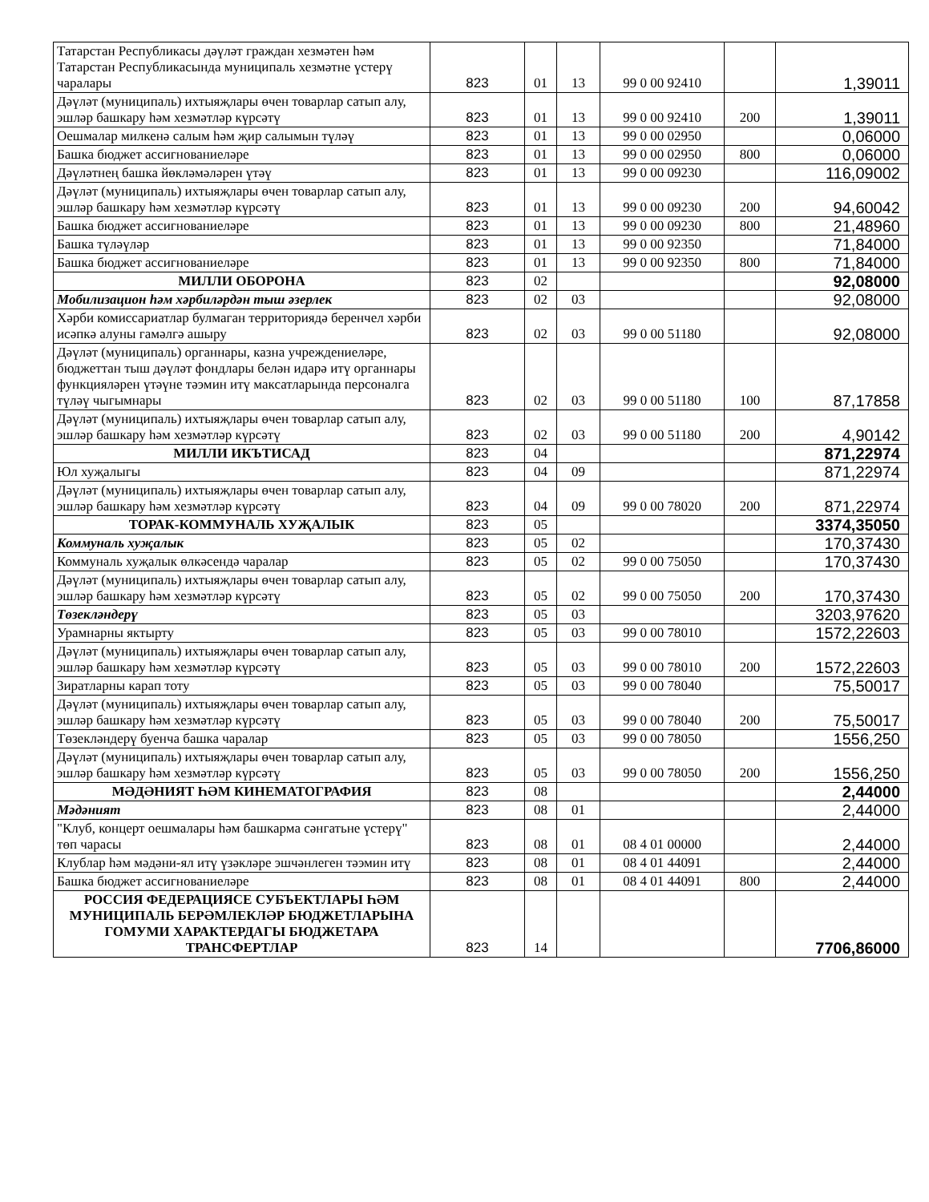| Татарстан Республикасы дәүләт граждан хезмәтен һәм Татарстан Республикасында муниципаль хезмәтне үстерү чаралары | 823 | 01 | 13 | 99 0 00 92410 | | 1,39011 |
| Дәүләт (муниципаль) ихтыяҗлары өчен товарлар сатып алу, эшләр башкару һәм хезмәтләр күрсәтү | 823 | 01 | 13 | 99 0 00 92410 | 200 | 1,39011 |
| Оешмалар милкенә салым һәм җир салымын түләү | 823 | 01 | 13 | 99 0 00 02950 | | 0,06000 |
| Башка бюджет ассигнованиеләре | 823 | 01 | 13 | 99 0 00 02950 | 800 | 0,06000 |
| Дәүләтнең башка йөкләмәләрен үтәү | 823 | 01 | 13 | 99 0 00 09230 | | 116,09002 |
| Дәүләт (муниципаль) ихтыяҗлары өчен товарлар сатып алу, эшләр башкару һәм хезмәтләр күрсәтү | 823 | 01 | 13 | 99 0 00 09230 | 200 | 94,60042 |
| Башка бюджет ассигнованиеләре | 823 | 01 | 13 | 99 0 00 09230 | 800 | 21,48960 |
| Башка түләүләр | 823 | 01 | 13 | 99 0 00 92350 | | 71,84000 |
| Башка бюджет ассигнованиеләре | 823 | 01 | 13 | 99 0 00 92350 | 800 | 71,84000 |
| МИЛЛИ ОБОРОНА | 823 | 02 | | | | 92,08000 |
| Мобилизацион һәм хәрбиләрдән тыш әзерлек | 823 | 02 | 03 | | | 92,08000 |
| Хәрби комиссариатлар булмаган территориядә беренчел хәрби исәпкә алуны гамәлгә ашыру | 823 | 02 | 03 | 99 0 00 51180 | | 92,08000 |
| Дәүләт (муниципаль) органнары, казна учреждениеләре, бюджеттан тыш дәүләт фондлары белән идарә итү органнары функцияләрен үтәүне тәэмин итү максатларында персоналга түләү чыгымнары | 823 | 02 | 03 | 99 0 00 51180 | 100 | 87,17858 |
| Дәүләт (муниципаль) ихтыяҗлары өчен товарлар сатып алу, эшләр башкару һәм хезмәтләр күрсәтү | 823 | 02 | 03 | 99 0 00 51180 | 200 | 4,90142 |
| МИЛЛИ ИКЪТИСАД | 823 | 04 | | | | 871,22974 |
| Юл хуҗалыгы | 823 | 04 | 09 | | | 871,22974 |
| Дәүләт (муниципаль) ихтыяҗлары өчен товарлар сатып алу, эшләр башкару һәм хезмәтләр күрсәтү | 823 | 04 | 09 | 99 0 00 78020 | 200 | 871,22974 |
| ТОРАК-КОММУНАЛЬ ХУҖАЛЫК | 823 | 05 | | | | 3374,35050 |
| Коммуналь хуҗалык | 823 | 05 | 02 | | | 170,37430 |
| Коммуналь хуҗалык өлкәсендә чаралар | 823 | 05 | 02 | 99 0 00 75050 | | 170,37430 |
| Дәүләт (муниципаль) ихтыяҗлары өчен товарлар сатып алу, эшләр башкару һәм хезмәтләр күрсәтү | 823 | 05 | 02 | 99 0 00 75050 | 200 | 170,37430 |
| Төзекләндерү | 823 | 05 | 03 | | | 3203,97620 |
| Урамнарны яктырту | 823 | 05 | 03 | 99 0 00 78010 | | 1572,22603 |
| Дәүләт (муниципаль) ихтыяҗлары өчен товарлар сатып алу, эшләр башкару һәм хезмәтләр күрсәтү | 823 | 05 | 03 | 99 0 00 78010 | 200 | 1572,22603 |
| Зиратларны карап тоту | 823 | 05 | 03 | 99 0 00 78040 | | 75,50017 |
| Дәүләт (муниципаль) ихтыяҗлары өчен товарлар сатып алу, эшләр башкару һәм хезмәтләр күрсәтү | 823 | 05 | 03 | 99 0 00 78040 | 200 | 75,50017 |
| Төзекләндерү буенча башка чаралар | 823 | 05 | 03 | 99 0 00 78050 | | 1556,250 |
| Дәүләт (муниципаль) ихтыяҗлары өчен товарлар сатып алу, эшләр башкару һәм хезмәтләр күрсәтү | 823 | 05 | 03 | 99 0 00 78050 | 200 | 1556,250 |
| МӘДӘНИЯТ ҺӘМ КИНЕМАТОГРАФИЯ | 823 | 08 | | | | 2,44000 |
| Мәдәният | 823 | 08 | 01 | | | 2,44000 |
| "Клуб, концерт оешмалары һәм башкарма сәнгатьне үстерү" төп чарасы | 823 | 08 | 01 | 08 4 01 00000 | | 2,44000 |
| Клублар һәм мәдәни-ял итү үзәкләре эшчәнлеген тәэмин итү | 823 | 08 | 01 | 08 4 01 44091 | | 2,44000 |
| Башка бюджет ассигнованиеләре | 823 | 08 | 01 | 08 4 01 44091 | 800 | 2,44000 |
| РОССИЯ ФЕДЕРАЦИЯСЕ СУБЪЕКТЛАРЫ ҺӘМ МУНИЦИПАЛЬ БЕРӘМЛЕКЛӘР БЮДЖЕТЛАРЫНА ГОМУМИ ХАРАКТЕРДАГЫ БЮДЖЕТАРА ТРАНСФЕРТЛАР | 823 | 14 | | | | 7706,86000 |